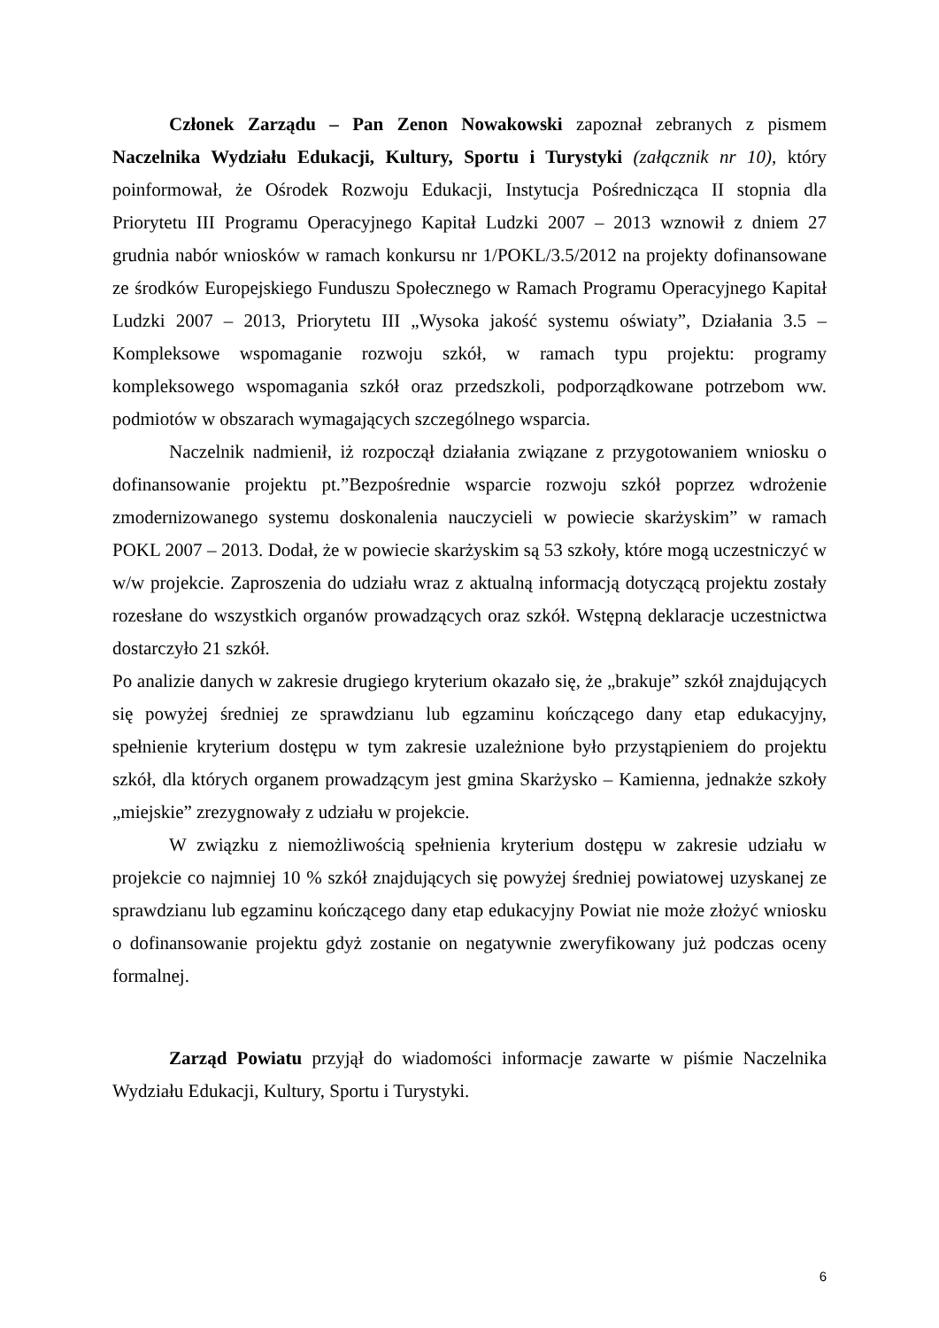Członek Zarządu – Pan Zenon Nowakowski zapoznał zebranych z pismem Naczelnika Wydziału Edukacji, Kultury, Sportu i Turystyki (załącznik nr 10), który poinformował, że Ośrodek Rozwoju Edukacji, Instytucja Pośrednicząca II stopnia dla Priorytetu III Programu Operacyjnego Kapitał Ludzki 2007 – 2013 wznowił z dniem 27 grudnia nabór wniosków w ramach konkursu nr 1/POKL/3.5/2012 na projekty dofinansowane ze środków Europejskiego Funduszu Społecznego w Ramach Programu Operacyjnego Kapitał Ludzki 2007 – 2013, Priorytetu III „Wysoka jakość systemu oświaty”, Działania 3.5 – Kompleksowe wspomaganie rozwoju szkół, w ramach typu projektu: programy kompleksowego wspomagania szkół oraz przedszkoli, podporządkowane potrzebom ww. podmiotów w obszarach wymagających szczególnego wsparcia.
Naczelnik nadmienił, iż rozpoczął działania związane z przygotowaniem wniosku o dofinansowanie projektu pt.”Bezpośrednie wsparcie rozwoju szkół poprzez wdrożenie zmodernizowanego systemu doskonalenia nauczycieli w powiecie skarżyskim” w ramach POKL 2007 – 2013. Dodał, że w powiecie skarżyskim są 53 szkoły, które mogą uczestniczyć w w/w projekcie. Zaproszenia do udziału wraz z aktualną informacją dotyczącą projektu zostały rozesłane do wszystkich organów prowadzących oraz szkół. Wstępną deklaracje uczestnictwa dostarczyło 21 szkół.
Po analizie danych w zakresie drugiego kryterium okazało się, że „brakuje” szkół znajdujących się powyżej średniej ze sprawdzianu lub egzaminu kończącego dany etap edukacyjny, spełnienie kryterium dostępu w tym zakresie uzależnione było przystąpieniem do projektu szkół, dla których organem prowadzącym jest gmina Skarżysko – Kamienna, jednakże szkoły „miejskie” zrezygnowały z udziału w projekcie.
W związku z niemożliwością spełnienia kryterium dostępu w zakresie udziału w projekcie co najmniej 10 % szkół znajdujących się powyżej średniej powiatowej uzyskanej ze sprawdzianu lub egzaminu kończącego dany etap edukacyjny Powiat nie może złożyć wniosku o dofinansowanie projektu gdyż zostanie on negatywnie zweryfikowany już podczas oceny formalnej.
Zarząd Powiatu przyjął do wiadomości informacje zawarte w piśmie Naczelnika Wydziału Edukacji, Kultury, Sportu i Turystyki.
6